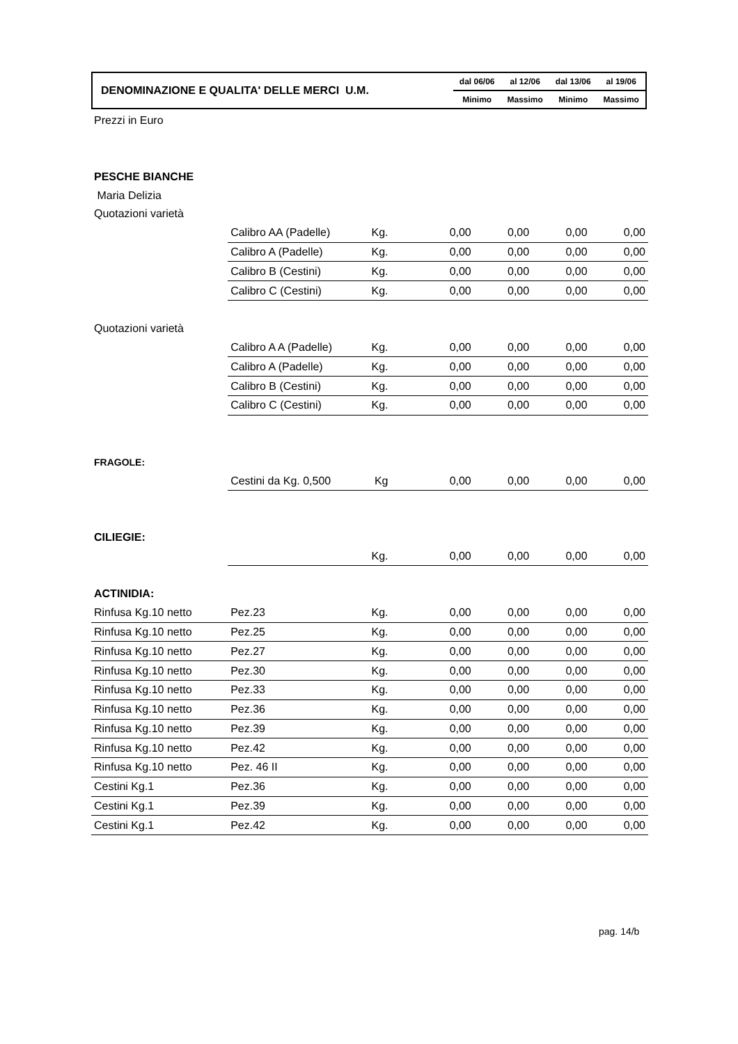| DENOMINAZIONE E QUALITA' DELLE MERCI U.M. | dal 06/06 | al 12/06 | dal 13/06 | al 19/06 |
| | Minimo | Massimo | Minimo | Massimo |
| Prezzi in Euro | | | | | | |
| PESCHE BIANCHE | | | | | | |
| Maria Delizia | | | | | | |
| Quotazioni varietà | | | | | | |
| | Calibro AA (Padelle) | Kg. | 0,00 | 0,00 | 0,00 | 0,00 |
| | Calibro A (Padelle) | Kg. | 0,00 | 0,00 | 0,00 | 0,00 |
| | Calibro B (Cestini) | Kg. | 0,00 | 0,00 | 0,00 | 0,00 |
| | Calibro C (Cestini) | Kg. | 0,00 | 0,00 | 0,00 | 0,00 |
| Quotazioni varietà | | | | | | |
| | Calibro A A (Padelle) | Kg. | 0,00 | 0,00 | 0,00 | 0,00 |
| | Calibro A (Padelle) | Kg. | 0,00 | 0,00 | 0,00 | 0,00 |
| | Calibro B (Cestini) | Kg. | 0,00 | 0,00 | 0,00 | 0,00 |
| | Calibro C (Cestini) | Kg. | 0,00 | 0,00 | 0,00 | 0,00 |
| FRAGOLE: | | | | | | |
| | Cestini da Kg. 0,500 | Kg | 0,00 | 0,00 | 0,00 | 0,00 |
| CILIEGIE: | | | | | | |
| | | Kg. | 0,00 | 0,00 | 0,00 | 0,00 |
| ACTINIDIA: | | | | | | |
| Rinfusa Kg.10 netto | Pez.23 | Kg. | 0,00 | 0,00 | 0,00 | 0,00 |
| Rinfusa Kg.10 netto | Pez.25 | Kg. | 0,00 | 0,00 | 0,00 | 0,00 |
| Rinfusa Kg.10 netto | Pez.27 | Kg. | 0,00 | 0,00 | 0,00 | 0,00 |
| Rinfusa Kg.10 netto | Pez.30 | Kg. | 0,00 | 0,00 | 0,00 | 0,00 |
| Rinfusa Kg.10 netto | Pez.33 | Kg. | 0,00 | 0,00 | 0,00 | 0,00 |
| Rinfusa Kg.10 netto | Pez.36 | Kg. | 0,00 | 0,00 | 0,00 | 0,00 |
| Rinfusa Kg.10 netto | Pez.39 | Kg. | 0,00 | 0,00 | 0,00 | 0,00 |
| Rinfusa Kg.10 netto | Pez.42 | Kg. | 0,00 | 0,00 | 0,00 | 0,00 |
| Rinfusa Kg.10 netto | Pez. 46 II | Kg. | 0,00 | 0,00 | 0,00 | 0,00 |
| Cestini Kg.1 | Pez.36 | Kg. | 0,00 | 0,00 | 0,00 | 0,00 |
| Cestini Kg.1 | Pez.39 | Kg. | 0,00 | 0,00 | 0,00 | 0,00 |
| Cestini Kg.1 | Pez.42 | Kg. | 0,00 | 0,00 | 0,00 | 0,00 |
pag. 14/b